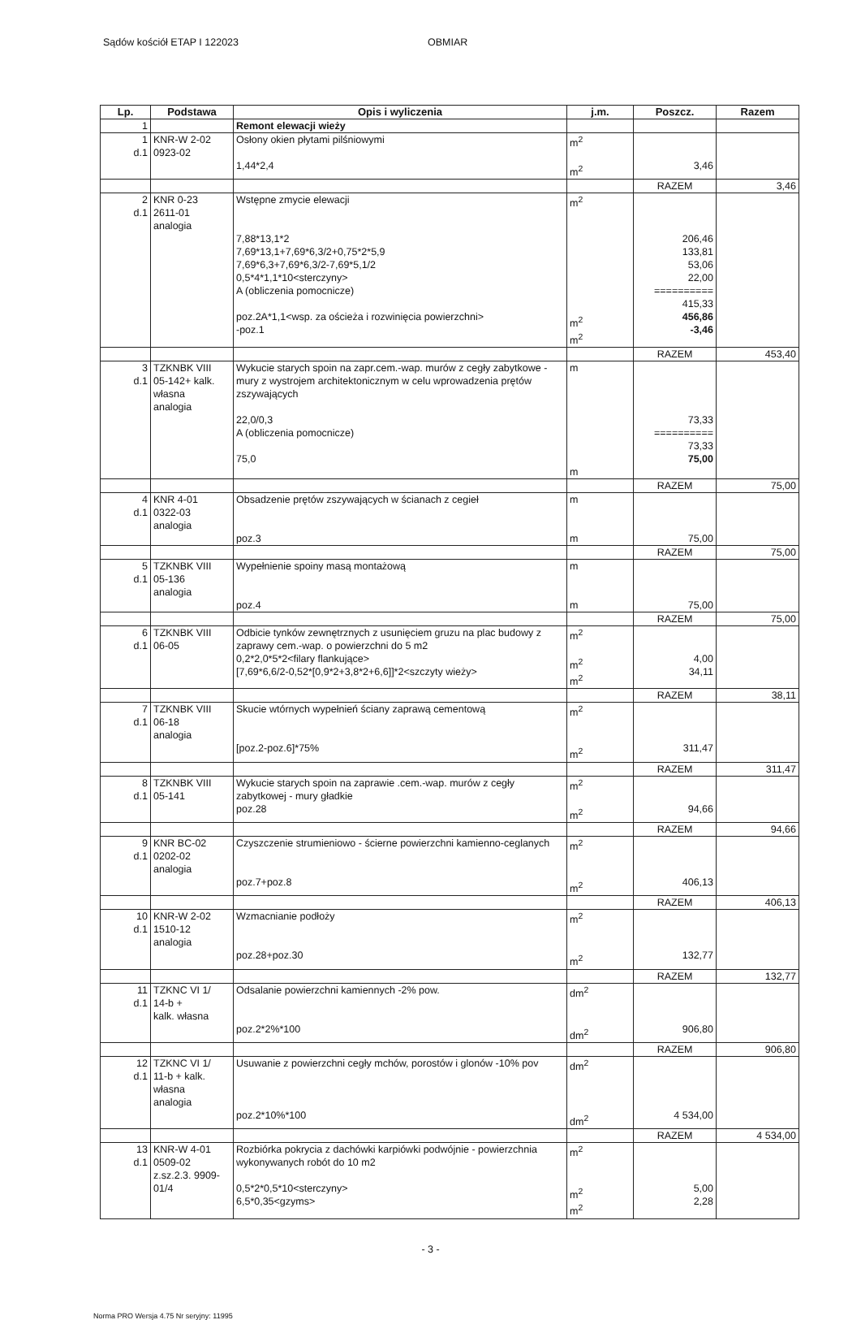Sądów kościół ETAP I 122023 OBMIAR
| Lp. | Podstawa | Opis i wyliczenia | j.m. | Poszcz. | Razem |
| --- | --- | --- | --- | --- | --- |
| 1 | | Remont elewacji wieży | | | |
| 1 d.1 | KNR-W 2-02 0923-02 | Osłony okien płytami pilśniowymi 1,44*2,4 | m<sup>2</sup> m<sup>2</sup> | 3,46 | |
| | | | | RAZEM | 3,46 |
| 2 d.1 | KNR 0-23 2611-01 analogia | Wstępne zmycie elewacji 7,88*13,1*2 7,69*13,1+7,69*6,3/2+0,75*2*5,9 7,69*6,3+7,69*6,3/2-7,69*5,1/2 0,5*4*1,1*10<sterczyny> A (obliczenia pomocnicze) poz.2A*1,1<wsp. za ościeża i rozwinięcia powierzchni> -poz.1 | m<sup>2</sup> m<sup>2</sup> m<sup>2</sup> | 206,46 133,81 53,06 22,00 ========== 415,33 456,86 -3,46 | |
| | | | | RAZEM | 453,40 |
| 3 d.1 | TZKNBK VIII 05-142+ kalk. własna analogia | Wykucie starych spoin na zapr.cem.-wap. murów z cegły zabytkowe - mury z wystrojem architektonicznym w celu wprowadzenia prętów zszywających 22,0/0,3 A (obliczenia pomocnicze) 75,0 | m m | 73,33 ========== 73,33 75,00 | |
| | | | | RAZEM | 75,00 |
| 4 d.1 | KNR 4-01 0322-03 analogia | Obsadzenie prętów zszywających w ścianach z cegieł poz.3 | m m | 75,00 | |
| | | | | RAZEM | 75,00 |
| 5 d.1 | TZKNBK VIII 05-136 analogia | Wypełnienie spoiny masą montażową poz.4 | m m | 75,00 | |
| | | | | RAZEM | 75,00 |
| 6 d.1 | TZKNBK VIII 06-05 | Odbicie tynków zewnętrznych z usunięciem gruzu na plac budowy z zaprawy cem.-wap. o powierzchni do 5 m2 0,2*2,0*5*2<filary flankujące> [7,69*6,6/2-0,52*[0,9*2+3,8*2+6,6]]*2<szczyty wieży> | m<sup>2</sup> m<sup>2</sup> m<sup>2</sup> | 4,00 34,11 | |
| | | | | RAZEM | 38,11 |
| 7 d.1 | TZKNBK VIII 06-18 analogia | Skucie wtórnych wypełnień ściany zaprawą cementową [poz.2-poz.6]*75% | m<sup>2</sup> m<sup>2</sup> | 311,47 | |
| | | | | RAZEM | 311,47 |
| 8 d.1 | TZKNBK VIII 05-141 | Wykucie starych spoin na zaprawie .cem.-wap. murów z cegły zabytkowej - mury gładkie poz.28 | m<sup>2</sup> m<sup>2</sup> | 94,66 | |
| | | | | RAZEM | 94,66 |
| 9 d.1 | KNR BC-02 0202-02 analogia | Czyszczenie strumieniowo - ścierne powierzchni kamienno-ceglanych poz.7+poz.8 | m<sup>2</sup> m<sup>2</sup> | 406,13 | |
| | | | | RAZEM | 406,13 |
| 10 d.1 | KNR-W 2-02 1510-12 analogia | Wzmacnianie podłoży poz.28+poz.30 | m<sup>2</sup> m<sup>2</sup> | 132,77 | |
| | | | | RAZEM | 132,77 |
| 11 d.1 | TZKNC VI 1/ 14-b + kalk. własna | Odsalanie powierzchni kamiennych -2% pow. poz.2*2%*100 | dm<sup>2</sup> dm<sup>2</sup> | 906,80 | |
| | | | | RAZEM | 906,80 |
| 12 d.1 | TZKNC VI 1/ 11-b + kalk. własna analogia | Usuwanie z powierzchni cegły mchów, porostów i glonów -10% pov poz.2*10%*100 | dm<sup>2</sup> dm<sup>2</sup> | 4 534,00 | |
| | | | | RAZEM | 4 534,00 |
| 13 d.1 | KNR-W 4-01 0509-02 z.sz.2.3. 9909-01/4 | Rozbiórka pokrycia z dachówki karpiówki podwójnie - powierzchnia wykonywanych robót do 10 m2 0,5*2*0,5*10<sterczyny> 6,5*0,35<gzyms> | m<sup>2</sup> m<sup>2</sup> m<sup>2</sup> | 5,00 2,28 | |
- 3 -
Norma PRO Wersja 4.75 Nr seryjny: 11995